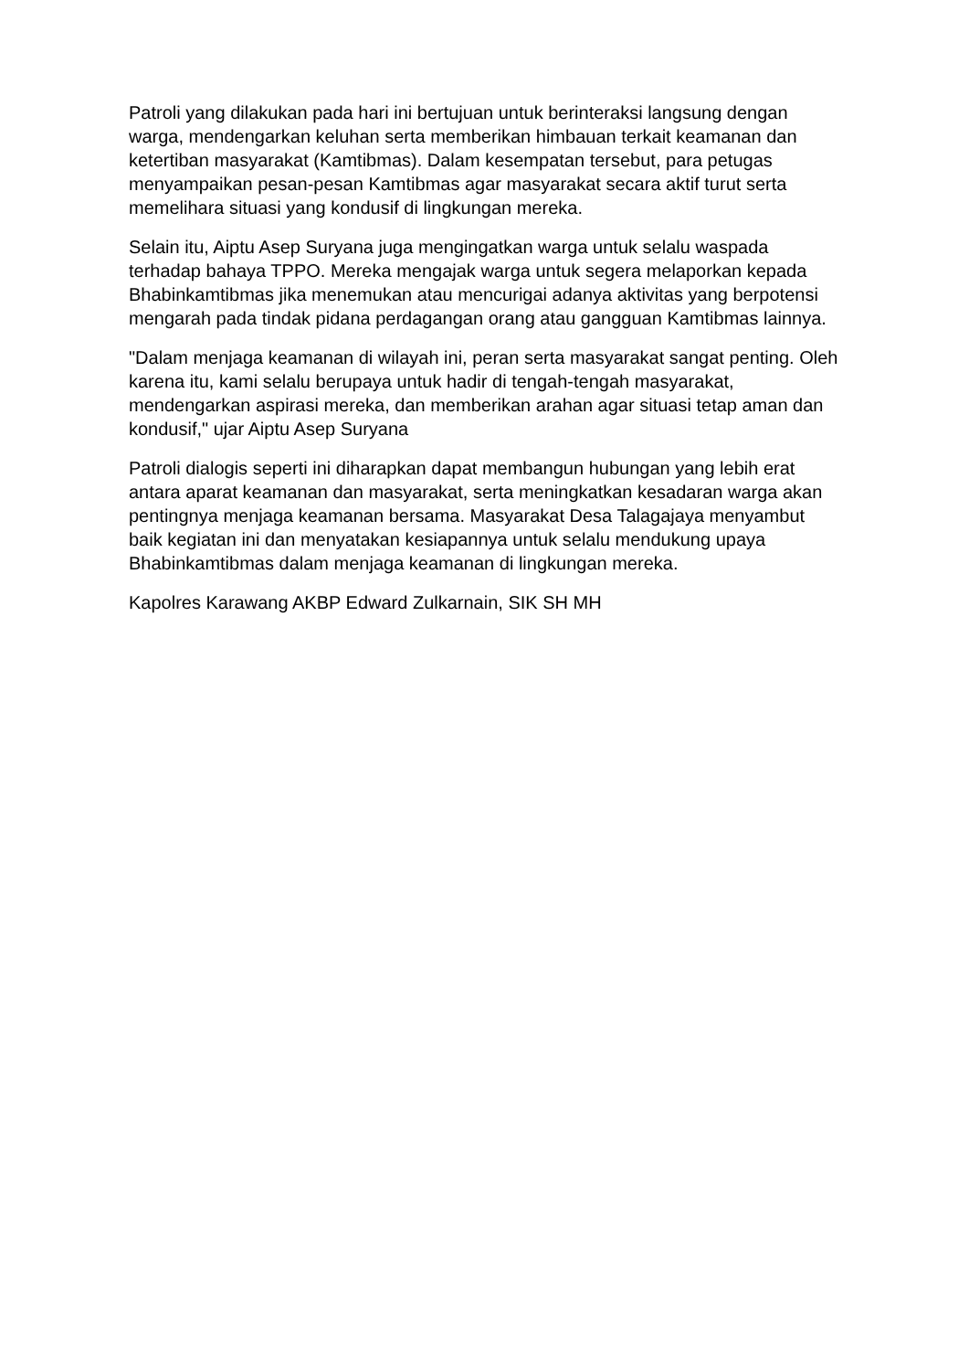Patroli yang dilakukan pada hari ini bertujuan untuk berinteraksi langsung dengan warga, mendengarkan keluhan serta memberikan himbauan terkait keamanan dan ketertiban masyarakat (Kamtibmas). Dalam kesempatan tersebut, para petugas menyampaikan pesan-pesan Kamtibmas agar masyarakat secara aktif turut serta memelihara situasi yang kondusif di lingkungan mereka.
Selain itu, Aiptu Asep Suryana juga mengingatkan warga untuk selalu waspada terhadap bahaya TPPO. Mereka mengajak warga untuk segera melaporkan kepada Bhabinkamtibmas jika menemukan atau mencurigai adanya aktivitas yang berpotensi mengarah pada tindak pidana perdagangan orang atau gangguan Kamtibmas lainnya.
"Dalam menjaga keamanan di wilayah ini, peran serta masyarakat sangat penting. Oleh karena itu, kami selalu berupaya untuk hadir di tengah-tengah masyarakat, mendengarkan aspirasi mereka, dan memberikan arahan agar situasi tetap aman dan kondusif," ujar Aiptu Asep Suryana
Patroli dialogis seperti ini diharapkan dapat membangun hubungan yang lebih erat antara aparat keamanan dan masyarakat, serta meningkatkan kesadaran warga akan pentingnya menjaga keamanan bersama. Masyarakat Desa Talagajaya menyambut baik kegiatan ini dan menyatakan kesiapannya untuk selalu mendukung upaya Bhabinkamtibmas dalam menjaga keamanan di lingkungan mereka.
Kapolres Karawang AKBP Edward Zulkarnain, SIK SH MH